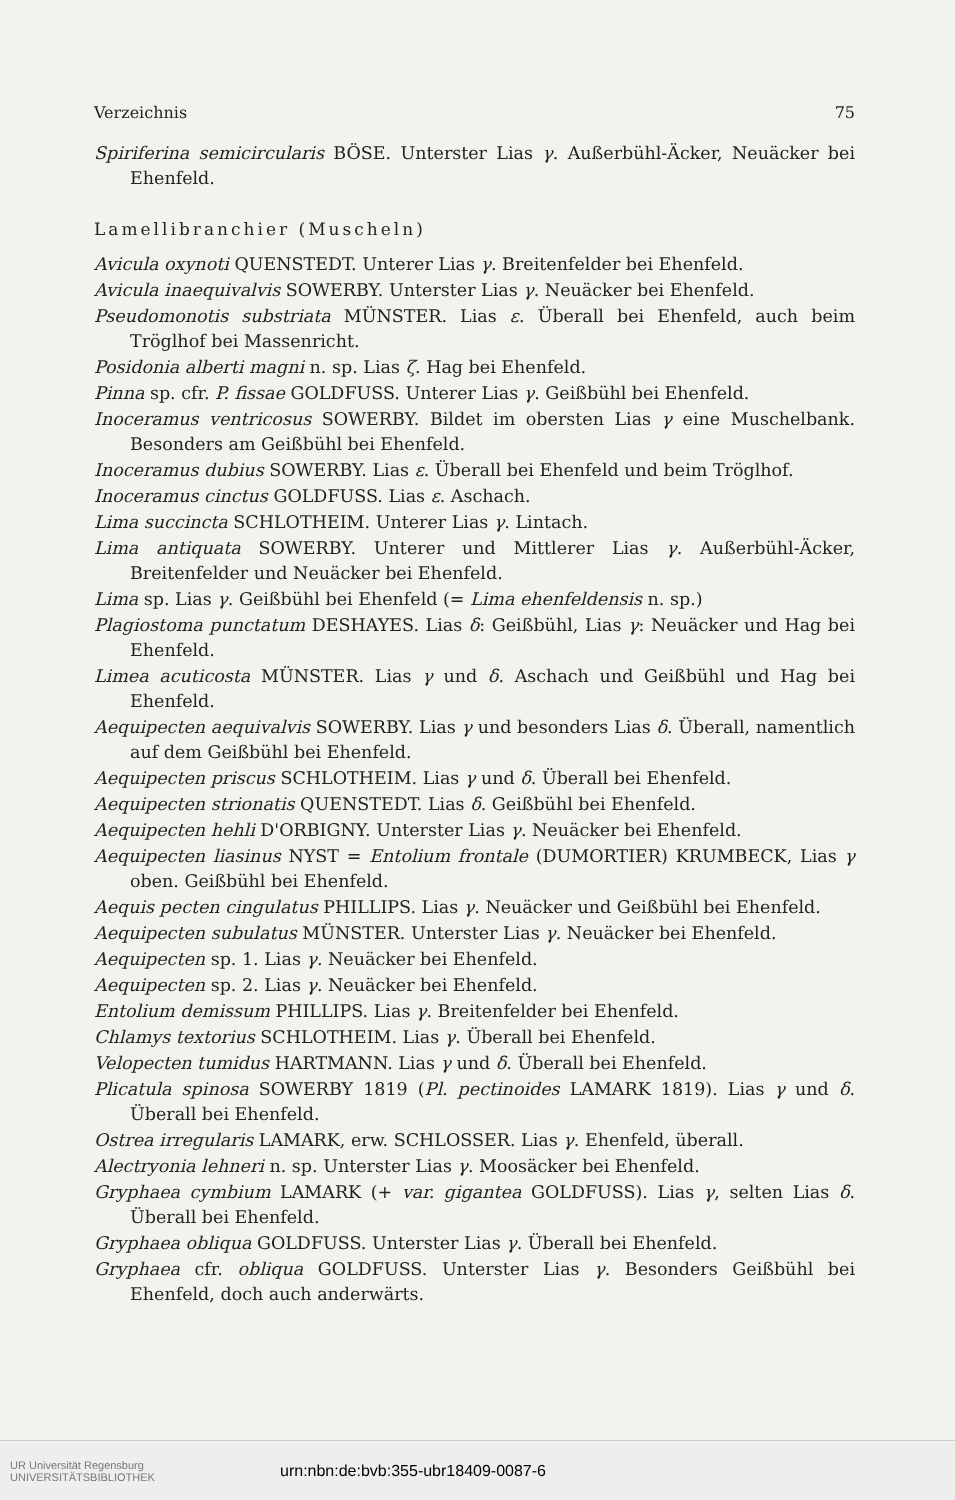Verzeichnis 75
Spiriferina semicircularis BÖSE. Unterster Lias γ. Außerbühl-Äcker, Neuäcker bei Ehenfeld.
Lamellibranchier (Muscheln)
Avicula oxynoti QUENSTEDT. Unterer Lias γ. Breitenfelder bei Ehenfeld.
Avicula inaequivalvis SOWERBY. Unterster Lias γ. Neuäcker bei Ehenfeld.
Pseudomonotis substriata MÜNSTER. Lias ε. Überall bei Ehenfeld, auch beim Tröglhof bei Massenricht.
Posidonia alberti magni n. sp. Lias ζ. Hag bei Ehenfeld.
Pinna sp. cfr. P. fissae GOLDFUSS. Unterer Lias γ. Geißbühl bei Ehenfeld.
Inoceramus ventricosus SOWERBY. Bildet im obersten Lias γ eine Muschelbank. Besonders am Geißbühl bei Ehenfeld.
Inoceramus dubius SOWERBY. Lias ε. Überall bei Ehenfeld und beim Tröglhof.
Inoceramus cinctus GOLDFUSS. Lias ε. Aschach.
Lima succincta SCHLOTHEIM. Unterer Lias γ. Lintach.
Lima antiquata SOWERBY. Unterer und Mittlerer Lias γ. Außerbühl-Äcker, Breitenfelder und Neuäcker bei Ehenfeld.
Lima sp. Lias γ. Geißbühl bei Ehenfeld (= Lima ehenfeldensis n. sp.)
Plagiostoma punctatum DESHAYES. Lias δ: Geißbühl, Lias γ: Neuäcker und Hag bei Ehenfeld.
Limea acuticosta MÜNSTER. Lias γ und δ. Aschach und Geißbühl und Hag bei Ehenfeld.
Aequipecten aequivalvis SOWERBY. Lias γ und besonders Lias δ. Überall, namentlich auf dem Geißbühl bei Ehenfeld.
Aequipecten priscus SCHLOTHEIM. Lias γ und δ. Überall bei Ehenfeld.
Aequipecten strionatis QUENSTEDT. Lias δ. Geißbühl bei Ehenfeld.
Aequipecten hehli D'ORBIGNY. Unterster Lias γ. Neuäcker bei Ehenfeld.
Aequipecten liasinus NYST = Entolium frontale (DUMORTIER) KRUMBECK, Lias γ oben. Geißbühl bei Ehenfeld.
Aequis pecten cingulatus PHILLIPS. Lias γ. Neuäcker und Geißbühl bei Ehenfeld.
Aequipecten subulatus MÜNSTER. Unterster Lias γ. Neuäcker bei Ehenfeld.
Aequipecten sp. 1. Lias γ. Neuäcker bei Ehenfeld.
Aequipecten sp. 2. Lias γ. Neuäcker bei Ehenfeld.
Entolium demissum PHILLIPS. Lias γ. Breitenfelder bei Ehenfeld.
Chlamys textorius SCHLOTHEIM. Lias γ. Überall bei Ehenfeld.
Velopecten tumidus HARTMANN. Lias γ und δ. Überall bei Ehenfeld.
Plicatula spinosa SOWERBY 1819 (Pl. pectinoides LAMARK 1819). Lias γ und δ. Überall bei Ehenfeld.
Ostrea irregularis LAMARK, erw. SCHLOSSER. Lias γ. Ehenfeld, überall.
Alectryonia lehneri n. sp. Unterster Lias γ. Moosäcker bei Ehenfeld.
Gryphaea cymbium LAMARK (+ var. gigantea GOLDFUSS). Lias γ, selten Lias δ. Überall bei Ehenfeld.
Gryphaea obliqua GOLDFUSS. Unterster Lias γ. Überall bei Ehenfeld.
Gryphaea cfr. obliqua GOLDFUSS. Unterster Lias γ. Besonders Geißbühl bei Ehenfeld, doch auch anderwärts.
UR Universität Regensburg
UNIVERSITÄTSBIBLIOTHEK
urn:nbn:de:bvb:355-ubr18409-0087-6